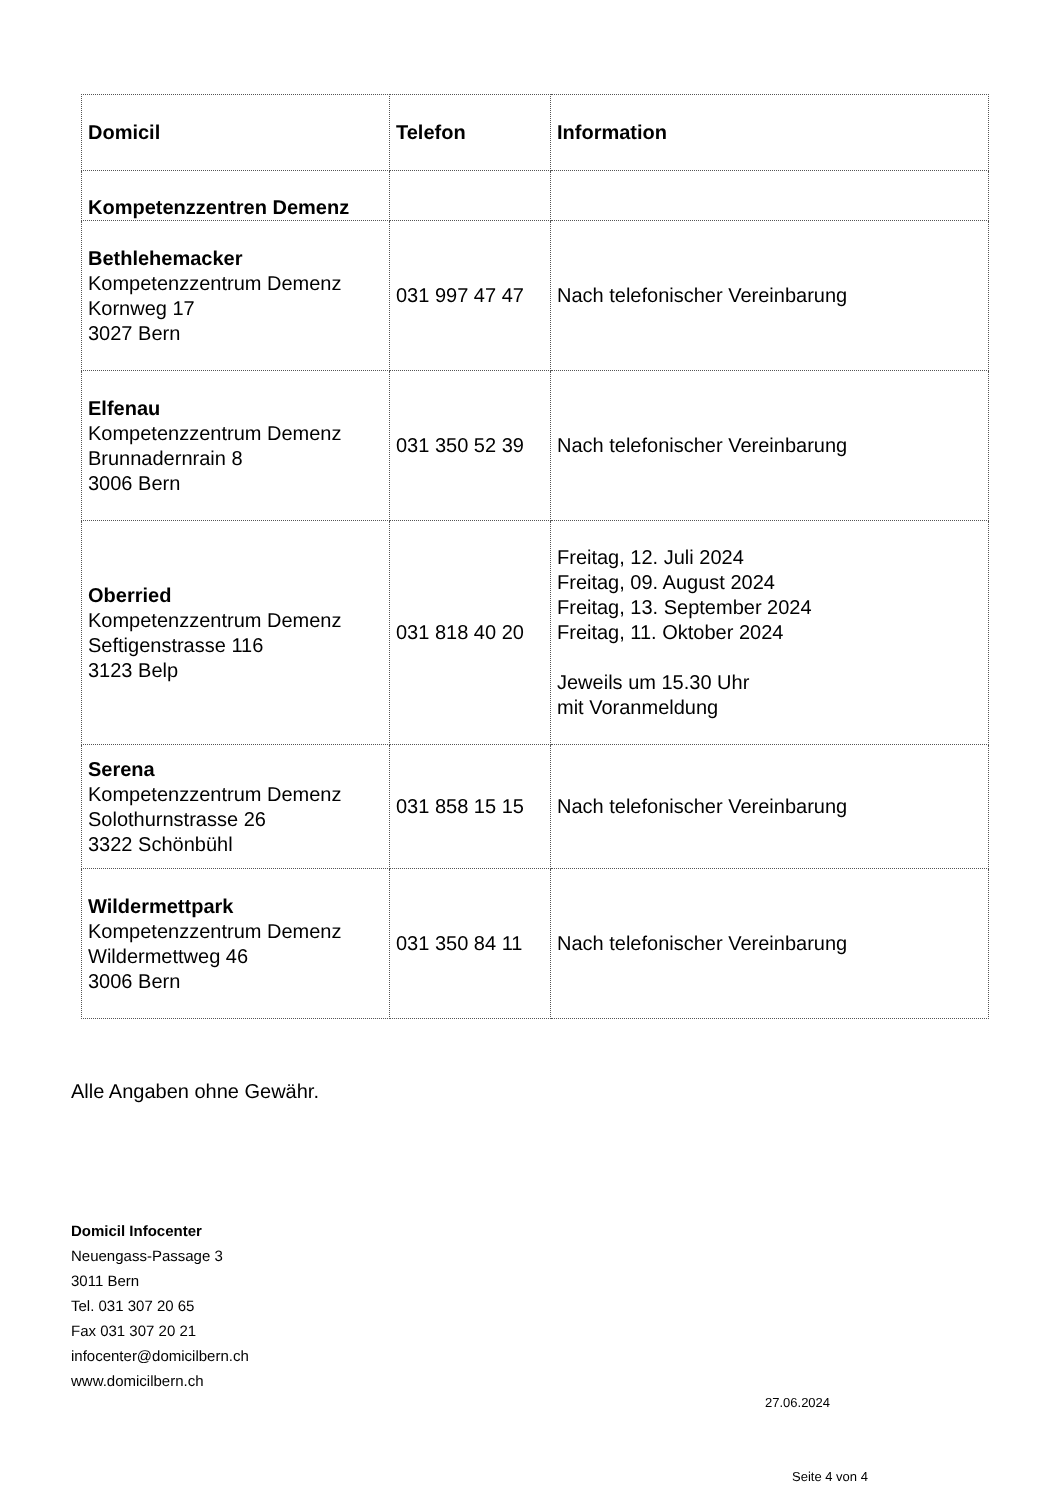| Domicil | Telefon | Information |
| --- | --- | --- |
| Kompetenzzentren Demenz | | |
| Bethlehemacker Kompetenzzentrum Demenz Kornweg 17 3027 Bern | 031 997 47 47 | Nach telefonischer Vereinbarung |
| Elfenau Kompetenzzentrum Demenz Brunnadernrain 8 3006 Bern | 031 350 52 39 | Nach telefonischer Vereinbarung |
| Oberried Kompetenzzentrum Demenz Seftigenstrasse 116 3123 Belp | 031 818 40 20 | Freitag, 12. Juli 2024 Freitag, 09. August 2024 Freitag, 13. September 2024 Freitag, 11. Oktober 2024 Jeweils um 15.30 Uhr mit Voranmeldung |
| Serena Kompetenzzentrum Demenz Solothurnstrasse 26 3322 Schönbühl | 031 858 15 15 | Nach telefonischer Vereinbarung |
| Wildermettpark Kompetenzzentrum Demenz Wildermettweg 46 3006 Bern | 031 350 84 11 | Nach telefonischer Vereinbarung |
Alle Angaben ohne Gewähr.
Domicil Infocenter
Neuengass-Passage 3
3011 Bern
Tel. 031 307 20 65
Fax 031 307 20 21
infocenter@domicilbern.ch
www.domicilbern.ch
27.06.2024
Seite 4 von 4